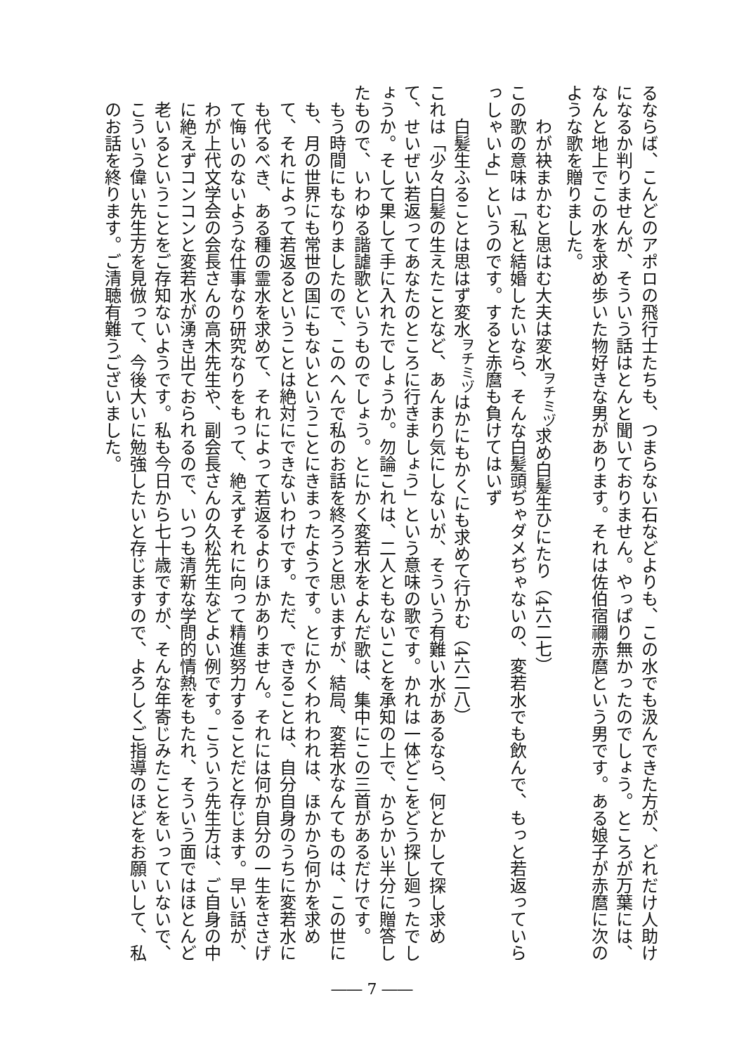るならば、こんどのアポロの飛行士たちも、つまらない石などよりも、この水でも汲んできた方が、どれだけ人助けになるか判りませんが、そういう話はとんと聞いておりません。やっぱり無かったのでしょう。ところが万葉には、なんと地上でこの水を求め歩いた物好きな男があります。それは佐伯宿禰赤麿という男です。ある娘子が赤麿に次のような歌を贈りました。
わが袂まかむと思はむ大夫は変水<sup>ヲチミヅ</sup>求め白髪生ひにたり（4六二七）
この歌の意味は「私と結婚したいなら、そんな白髪頭ぢゃダメぢゃないの、変若水でも飲んで、もっと若返っていらっしゃいよ」というのです。すると赤麿も負けてはいず
白髪生ふることは思はず変水<sup>ヲチミヅ</sup>はかにもかくにも求めて行かむ（4六二八）
これは「少々白髪の生えたことなど、あんまり気にしないが、そういう有難い水があるなら、何とかして探し求めて、せいぜい若返ってあなたのところに行きましょう」という意味の歌です。かれは一体どこをどう探し廻ったでしょうか。そして果して手に入れたでしょうか。勿論これは、二人ともないことを承知の上で、からかい半分に贈答したもので、いわゆる諧謔歌というものでしょう。とにかく変若水をよんだ歌は、集中にこの三首があるだけです。
もう時間にもなりましたので、このへんで私のお話を終ろうと思いますが、結局、変若水なんてものは、この世にも、月の世界にも常世の国にもないということにきまったようです。とにかくわれわれは、ほかから何かを求めて、それによって若返るということは絶対にできないわけです。ただ、できることは、自分自身のうちに変若水にも代るべき、ある種の霊水を求めて、それによって若返るよりほかありません。それには何か自分の一生をささげて悔いのないような仕事なり研究なりをもって、絶えずそれに向って精進努力することだと存じます。早い話が、わが上代文学会の会長さんの高木先生や、副会長さんの久松先生などよい例です。こういう先生方は、ご自身の中に絶えずコンコンと変若水が湧き出ておられるので、いつも清新な学問的情熱をもたれ、そういう面ではほとんど老いるということをご存知ないようです。私も今日から七十歳ですが、そんな年寄じみたことをいっていないで、こういう偉い先生方を見倣って、今後大いに勉強したいと存じますので、よろしくご指導のほどをお願いして、私のお話を終ります。ご清聴有難うございました。
―― 7 ――